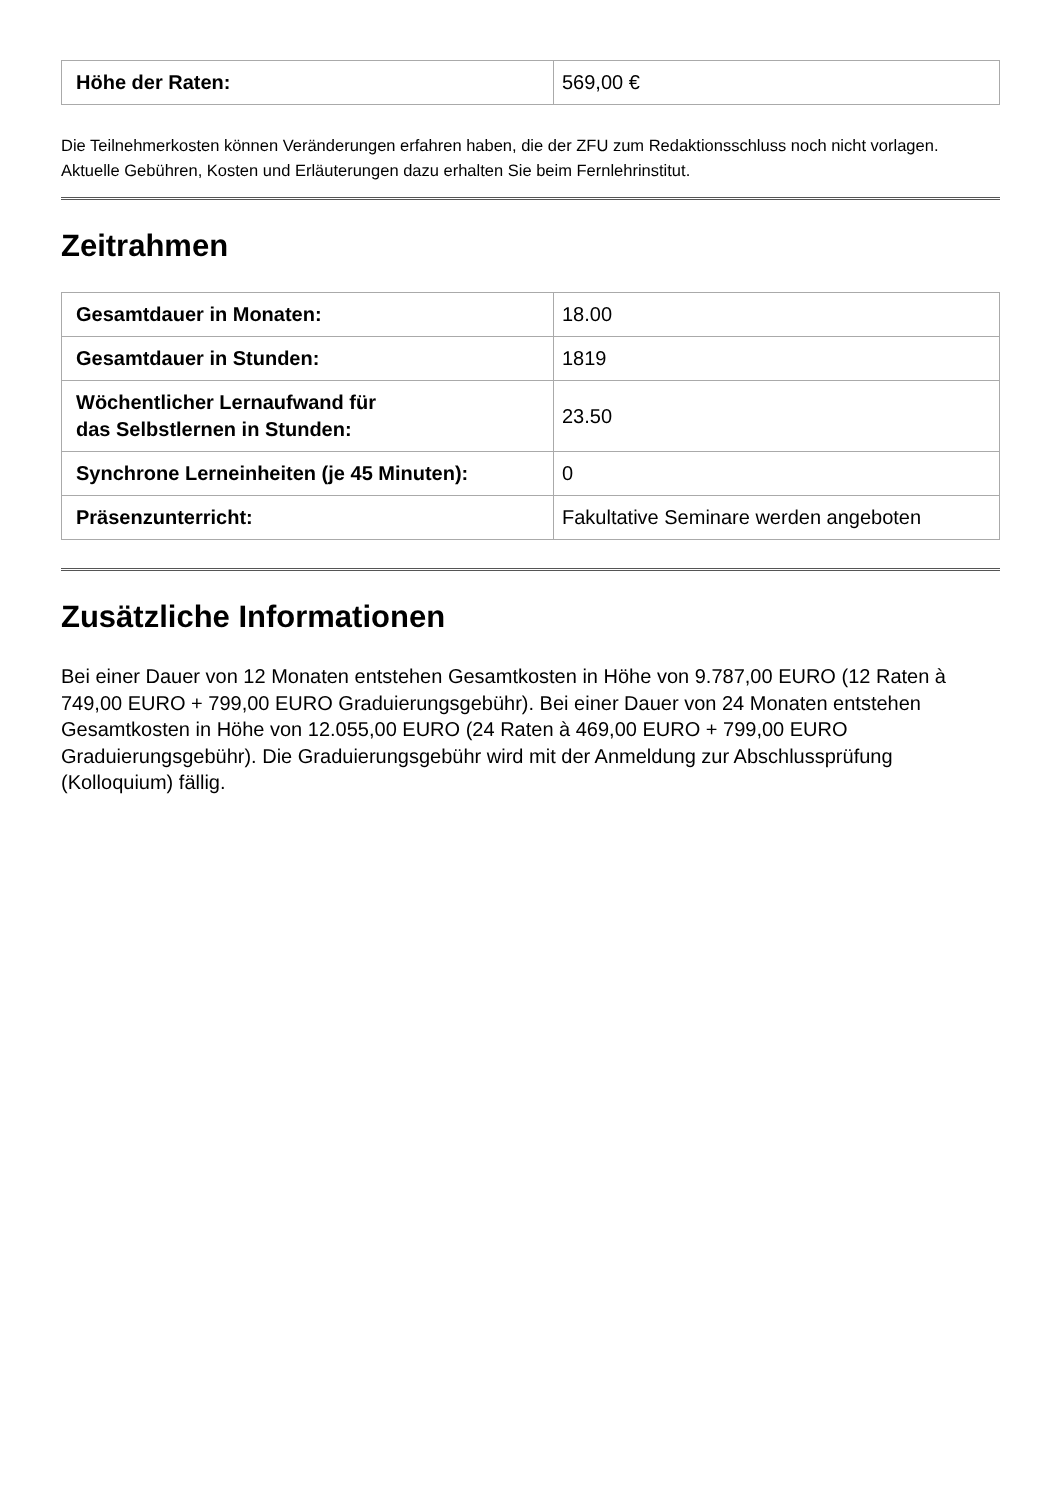| Höhe der Raten: | 569,00 € |
Die Teilnehmerkosten können Veränderungen erfahren haben, die der ZFU zum Redaktionsschluss noch nicht vorlagen. Aktuelle Gebühren, Kosten und Erläuterungen dazu erhalten Sie beim Fernlehrinstitut.
Zeitrahmen
| Gesamtdauer in Monaten: | 18.00 |
| Gesamtdauer in Stunden: | 1819 |
| Wöchentlicher Lernaufwand für das Selbstlernen in Stunden: | 23.50 |
| Synchrone Lerneinheiten (je 45 Minuten): | 0 |
| Präsenzunterricht: | Fakultative Seminare werden angeboten |
Zusätzliche Informationen
Bei einer Dauer von 12 Monaten entstehen Gesamtkosten in Höhe von 9.787,00 EURO (12 Raten à 749,00 EURO + 799,00 EURO Graduierungsgebühr). Bei einer Dauer von 24 Monaten entstehen Gesamtkosten in Höhe von 12.055,00 EURO (24 Raten à 469,00 EURO + 799,00 EURO Graduierungsgebühr). Die Graduierungsgebühr wird mit der Anmeldung zur Abschlussprüfung (Kolloquium) fällig.